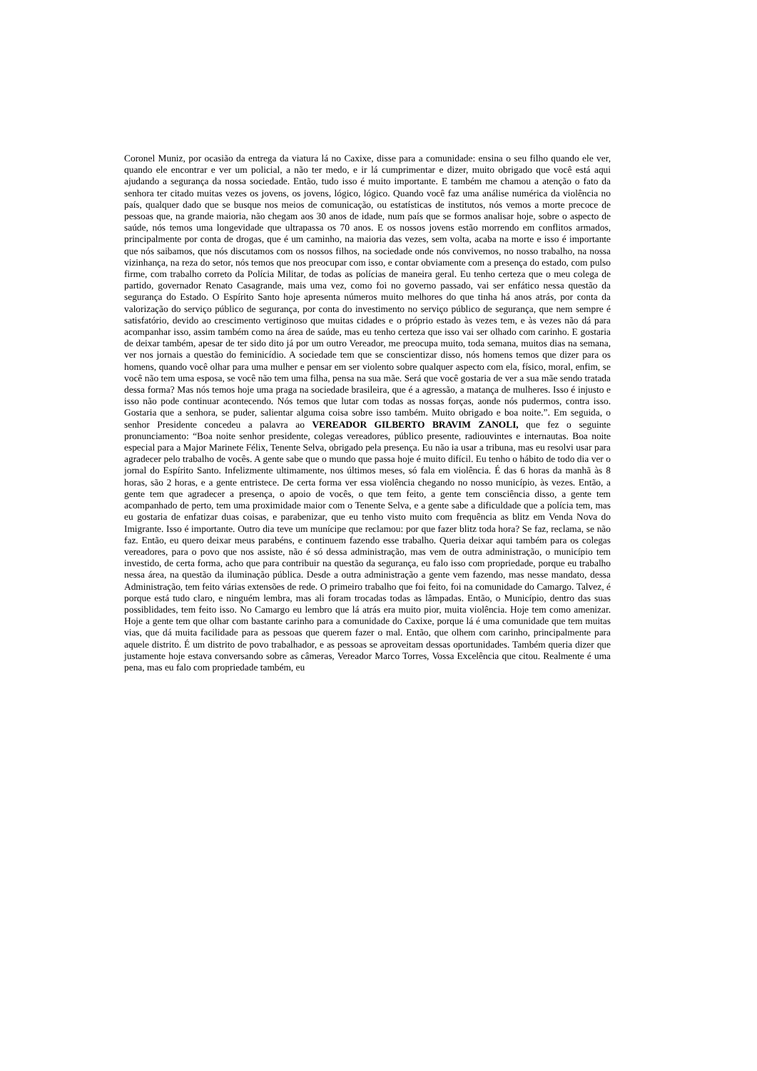Coronel Muniz, por ocasião da entrega da viatura lá no Caxixe, disse para a comunidade: ensina o seu filho quando ele ver, quando ele encontrar e ver um policial, a não ter medo, e ir lá cumprimentar e dizer, muito obrigado que você está aqui ajudando a segurança da nossa sociedade. Então, tudo isso é muito importante. E também me chamou a atenção o fato da senhora ter citado muitas vezes os jovens, os jovens, lógico, lógico. Quando você faz uma análise numérica da violência no país, qualquer dado que se busque nos meios de comunicação, ou estatísticas de institutos, nós vemos a morte precoce de pessoas que, na grande maioria, não chegam aos 30 anos de idade, num país que se formos analisar hoje, sobre o aspecto de saúde, nós temos uma longevidade que ultrapassa os 70 anos. E os nossos jovens estão morrendo em conflitos armados, principalmente por conta de drogas, que é um caminho, na maioria das vezes, sem volta, acaba na morte e isso é importante que nós saibamos, que nós discutamos com os nossos filhos, na sociedade onde nós convivemos, no nosso trabalho, na nossa vizinhança, na reza do setor, nós temos que nos preocupar com isso, e contar obviamente com a presença do estado, com pulso firme, com trabalho correto da Polícia Militar, de todas as polícias de maneira geral. Eu tenho certeza que o meu colega de partido, governador Renato Casagrande, mais uma vez, como foi no governo passado, vai ser enfático nessa questão da segurança do Estado. O Espírito Santo hoje apresenta números muito melhores do que tinha há anos atrás, por conta da valorização do serviço público de segurança, por conta do investimento no serviço público de segurança, que nem sempre é satisfatório, devido ao crescimento vertiginoso que muitas cidades e o próprio estado às vezes tem, e às vezes não dá para acompanhar isso, assim também como na área de saúde, mas eu tenho certeza que isso vai ser olhado com carinho. E gostaria de deixar também, apesar de ter sido dito já por um outro Vereador, me preocupa muito, toda semana, muitos dias na semana, ver nos jornais a questão do feminicídio. A sociedade tem que se conscientizar disso, nós homens temos que dizer para os homens, quando você olhar para uma mulher e pensar em ser violento sobre qualquer aspecto com ela, físico, moral, enfim, se você não tem uma esposa, se você não tem uma filha, pensa na sua mãe. Será que você gostaria de ver a sua mãe sendo tratada dessa forma? Mas nós temos hoje uma praga na sociedade brasileira, que é a agressão, a matança de mulheres. Isso é injusto e isso não pode continuar acontecendo. Nós temos que lutar com todas as nossas forças, aonde nós pudermos, contra isso. Gostaria que a senhora, se puder, salientar alguma coisa sobre isso também. Muito obrigado e boa noite.”. Em seguida, o senhor Presidente concedeu a palavra ao VEREADOR GILBERTO BRAVIM ZANOLI, que fez o seguinte pronunciamento: “Boa noite senhor presidente, colegas vereadores, público presente, radiouvintes e internautas. Boa noite especial para a Major Marinete Félix, Tenente Selva, obrigado pela presença. Eu não ia usar a tribuna, mas eu resolvi usar para agradecer pelo trabalho de vocês. A gente sabe que o mundo que passa hoje é muito difícil. Eu tenho o hábito de todo dia ver o jornal do Espírito Santo. Infelizmente ultimamente, nos últimos meses, só fala em violência. É das 6 horas da manhã às 8 horas, são 2 horas, e a gente entristece. De certa forma ver essa violência chegando no nosso município, às vezes. Então, a gente tem que agradecer a presença, o apoio de vocês, o que tem feito, a gente tem consciência disso, a gente tem acompanhado de perto, tem uma proximidade maior com o Tenente Selva, e a gente sabe a dificuldade que a polícia tem, mas eu gostaria de enfatizar duas coisas, e parabenizar, que eu tenho visto muito com frequência as blitz em Venda Nova do Imigrante. Isso é importante. Outro dia teve um munícipe que reclamou: por que fazer blitz toda hora? Se faz, reclama, se não faz. Então, eu quero deixar meus parabéns, e continuem fazendo esse trabalho. Queria deixar aqui também para os colegas vereadores, para o povo que nos assiste, não é só dessa administração, mas vem de outra administração, o município tem investido, de certa forma, acho que para contribuir na questão da segurança, eu falo isso com propriedade, porque eu trabalho nessa área, na questão da iluminação pública. Desde a outra administração a gente vem fazendo, mas nesse mandato, dessa Administração, tem feito várias extensões de rede. O primeiro trabalho que foi feito, foi na comunidade do Camargo. Talvez, é porque está tudo claro, e ninguém lembra, mas ali foram trocadas todas as lâmpadas. Então, o Município, dentro das suas possiblidades, tem feito isso. No Camargo eu lembro que lá atrás era muito pior, muita violência. Hoje tem como amenizar. Hoje a gente tem que olhar com bastante carinho para a comunidade do Caxixe, porque lá é uma comunidade que tem muitas vias, que dá muita facilidade para as pessoas que querem fazer o mal. Então, que olhem com carinho, principalmente para aquele distrito. É um distrito de povo trabalhador, e as pessoas se aproveitam dessas oportunidades. Também queria dizer que justamente hoje estava conversando sobre as câmeras, Vereador Marco Torres, Vossa Excelência que citou. Realmente é uma pena, mas eu falo com propriedade também, eu